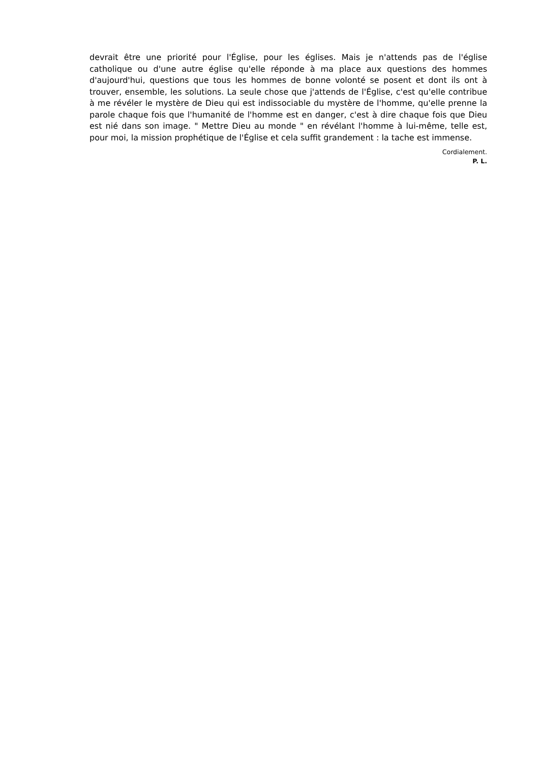devrait être une priorité pour l'Église, pour les églises. Mais je n'attends pas de l'église catholique ou d'une autre église qu'elle réponde à ma place aux questions des hommes d'aujourd'hui, questions que tous les hommes de bonne volonté se posent et dont ils ont à trouver, ensemble, les solutions. La seule chose que j'attends de l'Église, c'est qu'elle contribue à me révéler le mystère de Dieu qui est indissociable du mystère de l'homme, qu'elle prenne la parole chaque fois que l'humanité de l'homme est en danger, c'est à dire chaque fois que Dieu est nié dans son image. " Mettre Dieu au monde " en révélant l'homme à lui-même, telle est, pour moi, la mission prophétique de l'Église et cela suffit grandement : la tache est immense.
Cordialement.
P. L.